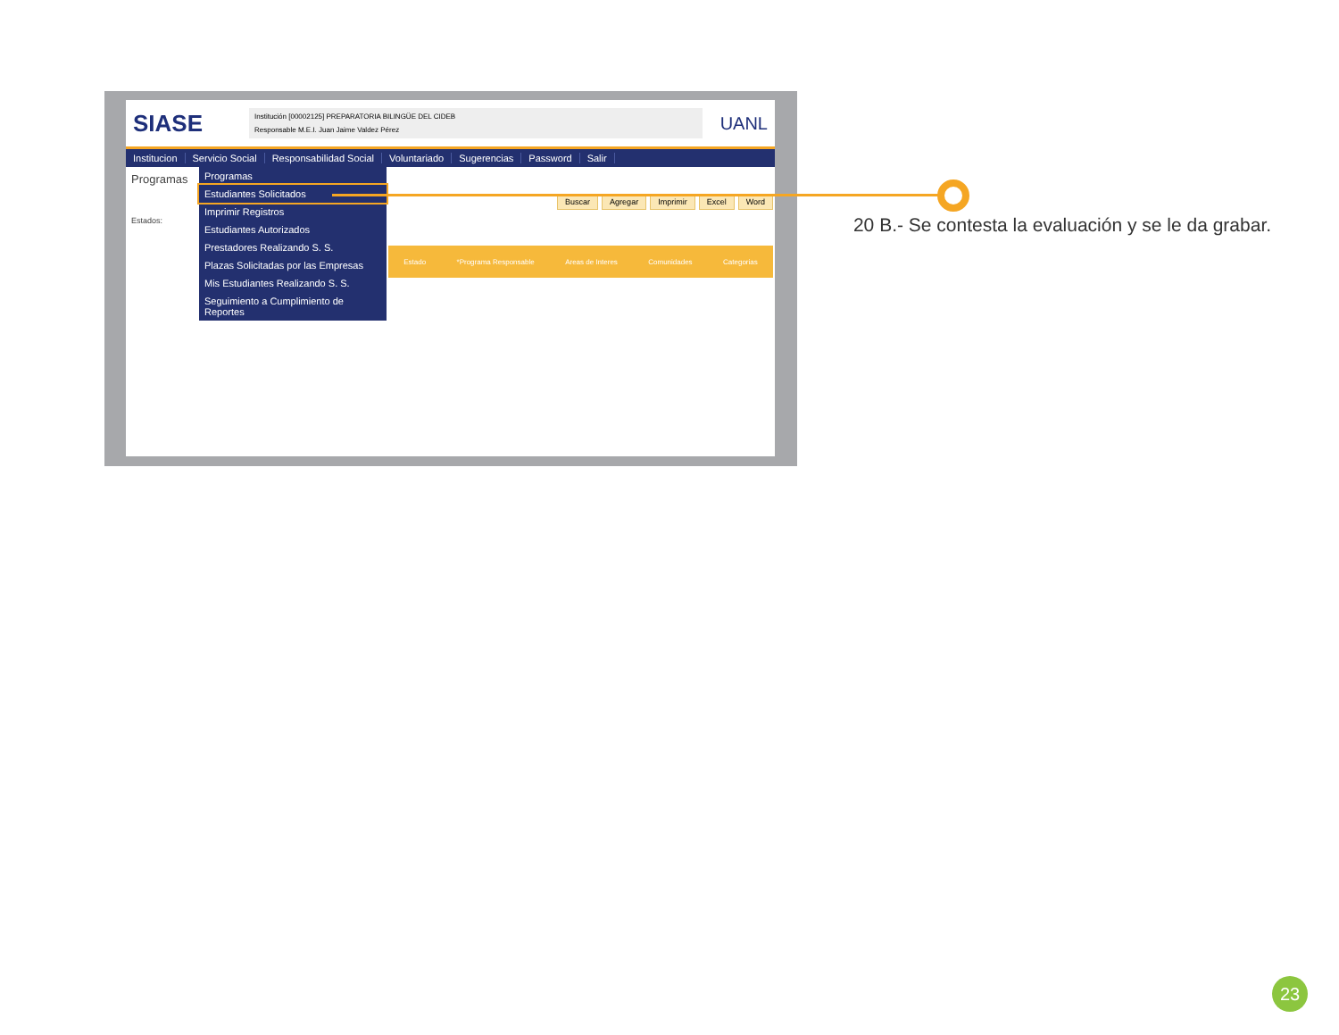SIASE
Institución [00002125] PREPARATORIA BILINGÜE DEL CIDEB
Responsable M.E.I. Juan Jaime Valdez Pérez
UANL
Institucion Servicio Social Responsabilidad Social Voluntariado Sugerencias Password Salir
Programas
Estados:
Programas
Estudiantes Solicitados
Imprimir Registros
Estudiantes Autorizados
Prestadores Realizando S. S.
Plazas Solicitadas por las Empresas
Mis Estudiantes Realizando S. S.
Seguimiento a Cumplimiento de Reportes
Buscar Agregar Imprimir Excel Word
Estado *Programa Responsable Areas de Interes Comunidades Categorias
20 B.- Se contesta la evaluación y se le da grabar.
23